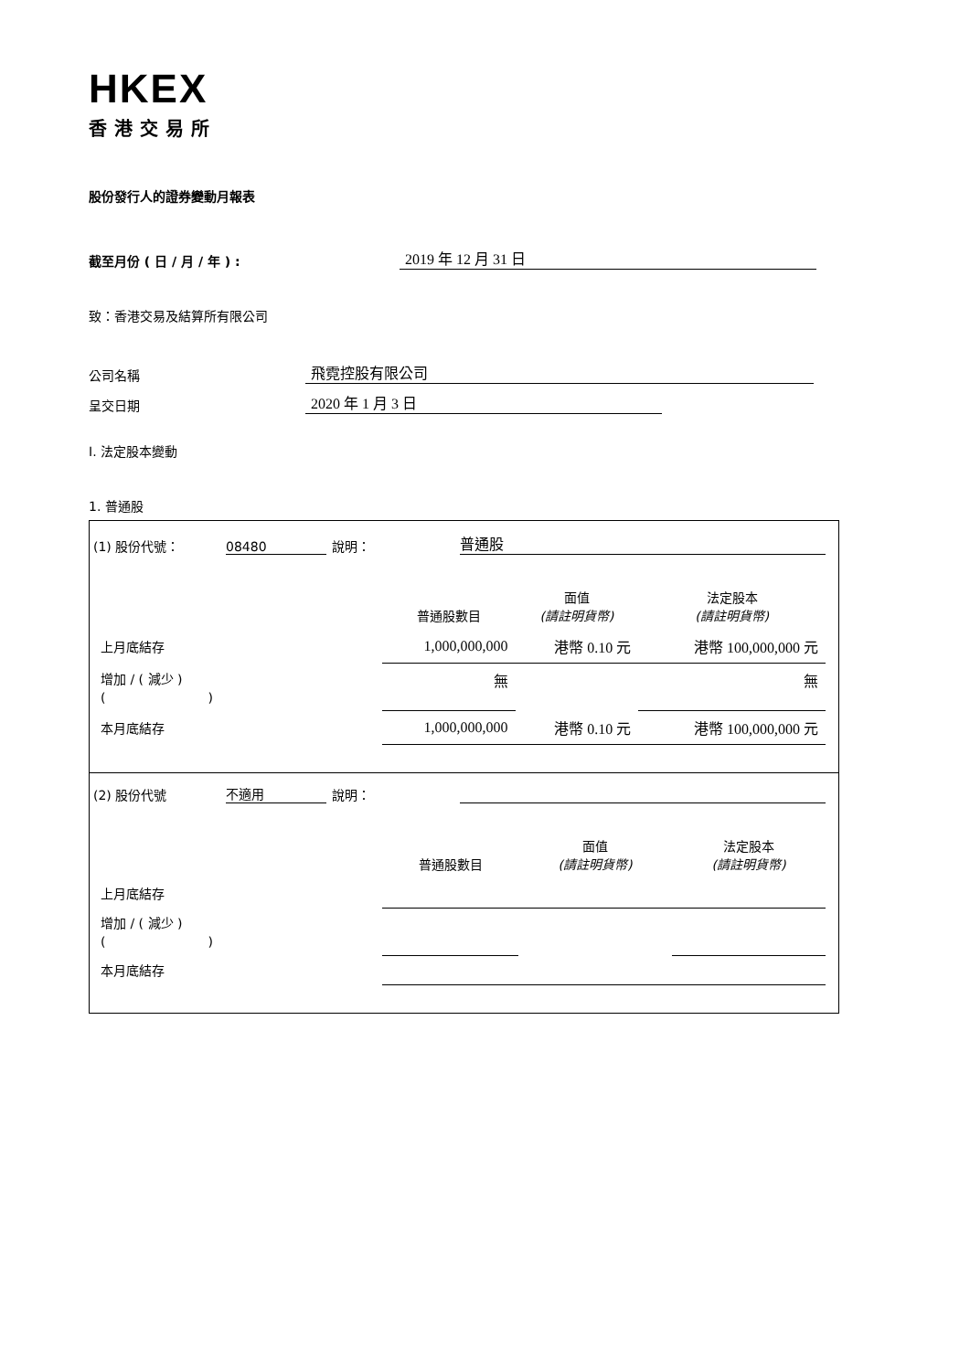HKEX
香港交易所
股份發行人的證券變動月報表
截至月份 ( 日 / 月 / 年 ) : 2019 年 12 月 31 日
致：香港交易及結算所有限公司
公司名稱 飛霓控股有限公司
呈交日期 2020 年 1 月 3 日
I. 法定股本變動
1. 普通股
| (1) 股份代號： 08480 說明： 普通股 / / 普通股數目 / 面值 (請註明貨幣) / 法定股本 (請註明貨幣) / / --- / --- / --- / --- / / 上月底結存 / 1,000,000,000 / 港幣 0.10 元 / 港幣 100,000,000 元 / / 增加 / ( 減少 ) ( ) / 無 / / 無 / / 本月底結存 / 1,000,000,000 / 港幣 0.10 元 / 港幣 100,000,000 元 / |
| (2) 股份代號 不適用 說明： / / 普通股數目 / 面值 (請註明貨幣) / 法定股本 (請註明貨幣) / / --- / --- / --- / --- / / 上月底結存 / / / / / 增加 / ( 減少 ) ( ) / / / / / 本月底結存 / / / / |